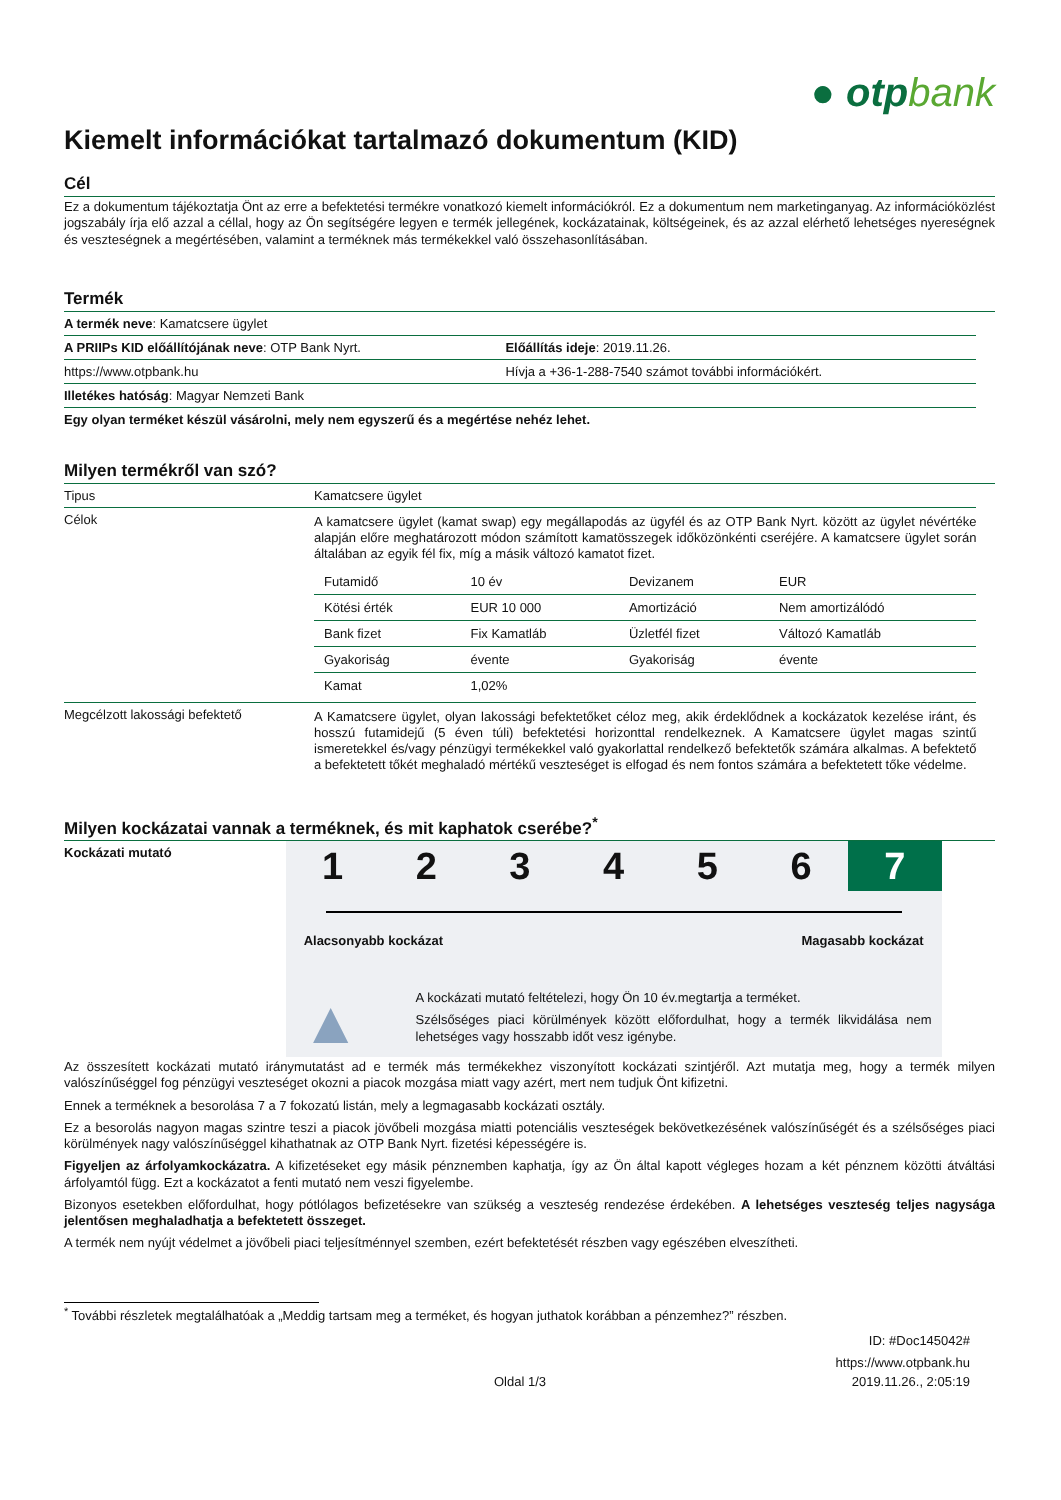● otpbank
Kiemelt információkat tartalmazó dokumentum (KID)
Cél
Ez a dokumentum tájékoztatja Önt az erre a befektetési termékre vonatkozó kiemelt információkról. Ez a dokumentum nem marketinganyag. Az információközlést jogszabály írja elő azzal a céllal, hogy az Ön segítségére legyen e termék jellegének, kockázatainak, költségeinek, és az azzal elérhető lehetséges nyereségnek és veszteségnek a megértésében, valamint a terméknek más termékekkel való összehasonlításában.
Termék
| A termék neve : Kamatcsere ügylet | |
| A PRIIPs KID előállítójának neve : OTP Bank Nyrt. | Előállítás ideje : 2019.11.26. |
| https://www.otpbank.hu | Hívja a +36-1-288-7540 számot további információkért. |
| Illetékes hatóság : Magyar Nemzeti Bank | |
| Egy olyan terméket készül vásárolni, mely nem egyszerű és a megértése nehéz lehet. | |
Milyen termékről van szó?
| Tipus | Kamatcsere ügylet |
| Célok | A kamatcsere ügylet (kamat swap) egy megállapodás az ügyfél és az OTP Bank Nyrt. között az ügylet névértéke alapján előre meghatározott módon számított kamatösszegek időközönkénti cseréjére. A kamatcsere ügylet során általában az egyik fél fix, míg a másik változó kamatot fizet. / Futamidő / 10 év / Devizanem / EUR / / Kötési érték / EUR 10 000 / Amortizáció / Nem amortizálódó / / Bank fizet / Fix Kamatláb / Üzletfél fizet / Változó Kamatláb / / Gyakoriság / évente / Gyakoriság / évente / / Kamat / 1,02% / / / |
| Megcélzott lakossági befektető | A Kamatcsere ügylet, olyan lakossági befektetőket céloz meg, akik érdeklődnek a kockázatok kezelése iránt, és hosszú futamidejű (5 éven túli) befektetési horizonttal rendelkeznek. A Kamatcsere ügylet magas szintű ismeretekkel és/vagy pénzügyi termékekkel való gyakorlattal rendelkező befektetők számára alkalmas. A befektető a befektetett tőkét meghaladó mértékű veszteséget is elfogad és nem fontos számára a befektetett tőke védelme. |
Milyen kockázatai vannak a terméknek, és mit kaphatok cserébe?<sup>*</sup>
Kockázati mutató
1 2 3 4 5 6 7
Alacsonyabb kockázat Magasabb kockázat
▲
A kockázati mutató feltételezi, hogy Ön 10 év.megtartja a terméket.
Szélsőséges piaci körülmények között előfordulhat, hogy a termék likvidálása nem lehetséges vagy hosszabb időt vesz igénybe.
Az összesített kockázati mutató iránymutatást ad e termék más termékekhez viszonyított kockázati szintjéről. Azt mutatja meg, hogy a termék milyen valószínűséggel fog pénzügyi veszteséget okozni a piacok mozgása miatt vagy azért, mert nem tudjuk Önt kifizetni.
Ennek a terméknek a besorolása 7 a 7 fokozatú listán, mely a legmagasabb kockázati osztály.
Ez a besorolás nagyon magas szintre teszi a piacok jövőbeli mozgása miatti potenciális veszteségek bekövetkezésének valószínűségét és a szélsőséges piaci körülmények nagy valószínűséggel kihathatnak az OTP Bank Nyrt. fizetési képességére is.
Figyeljen az árfolyamkockázatra. A kifizetéseket egy másik pénznemben kaphatja, így az Ön által kapott végleges hozam a két pénznem közötti átváltási árfolyamtól függ. Ezt a kockázatot a fenti mutató nem veszi figyelembe.
Bizonyos esetekben előfordulhat, hogy pótlólagos befizetésekre van szükség a veszteség rendezése érdekében. A lehetséges veszteség teljes nagysága jelentősen meghaladhatja a befektetett összeget.
A termék nem nyújt védelmet a jövőbeli piaci teljesítménnyel szemben, ezért befektetését részben vagy egészében elveszítheti.
<sup>*</sup> További részletek megtalálhatóak a „Meddig tartsam meg a terméket, és hogyan juthatok korábban a pénzemhez?” részben.
ID: #Doc145042#
https://www.otpbank.hu
Oldal 1/3 2019.11.26., 2:05:19